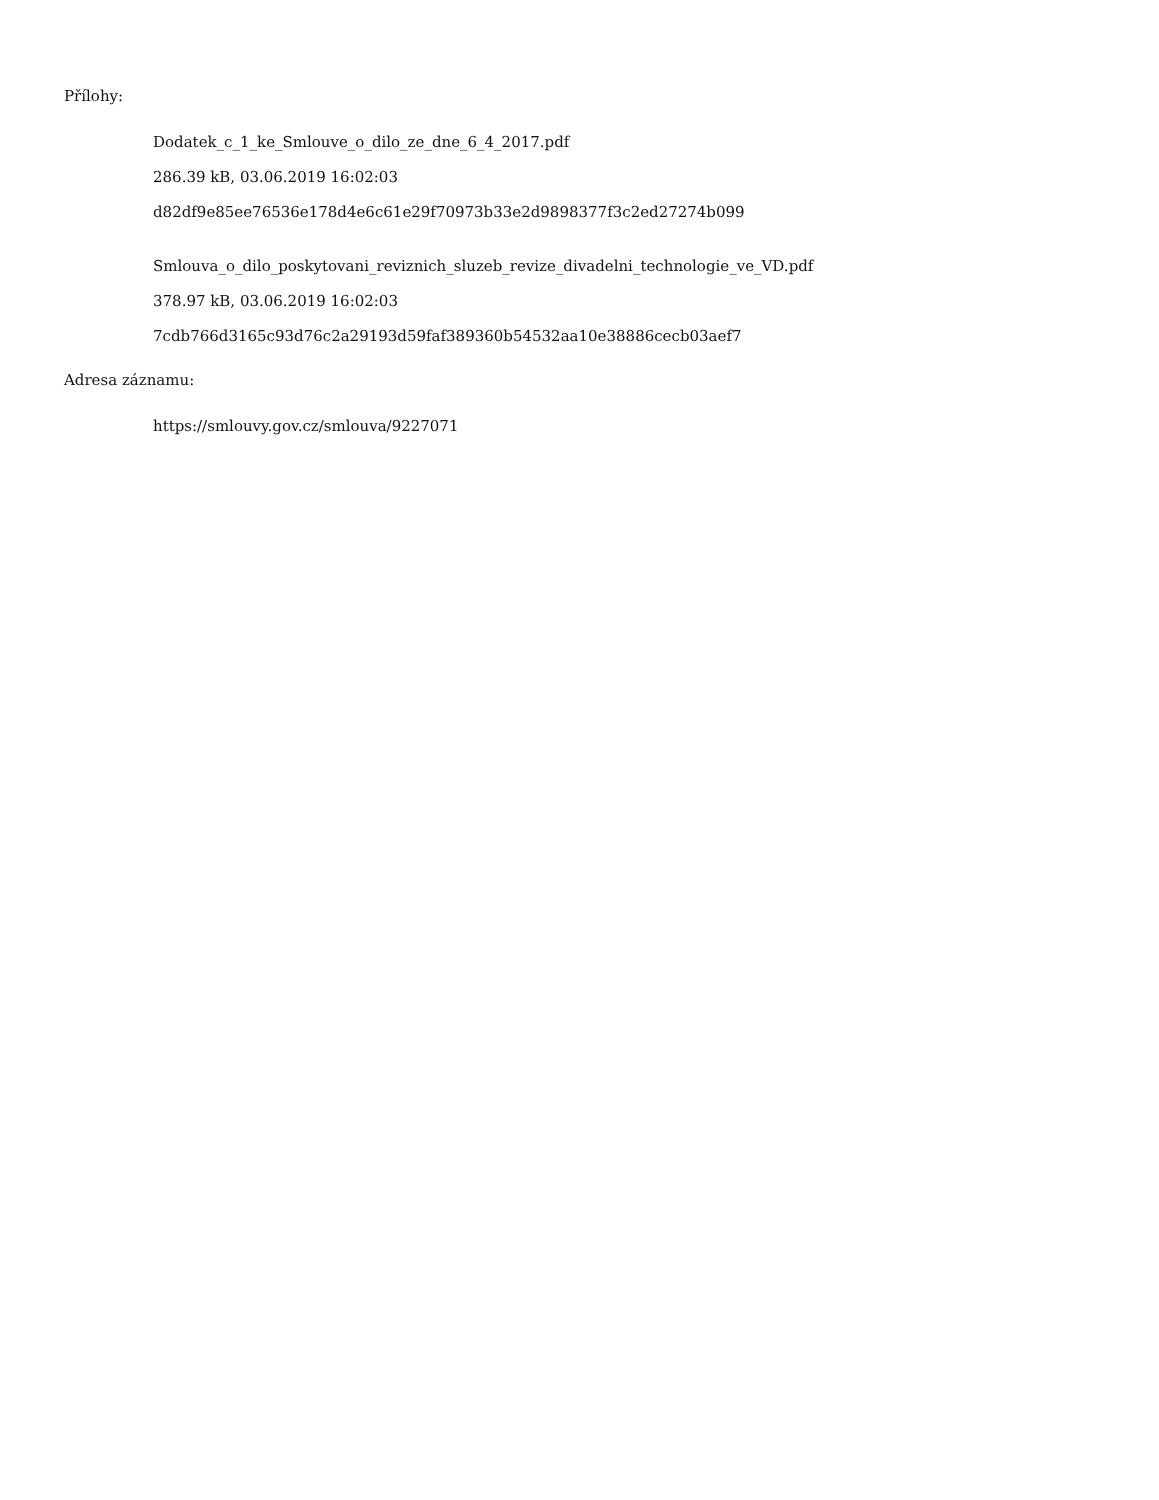Přílohy:
Dodatek_c_1_ke_Smlouve_o_dilo_ze_dne_6_4_2017.pdf
286.39 kB, 03.06.2019 16:02:03
d82df9e85ee76536e178d4e6c61e29f70973b33e2d9898377f3c2ed27274b099
Smlouva_o_dilo_poskytovani_reviznich_sluzeb_revize_divadelni_technologie_ve_VD.pdf
378.97 kB, 03.06.2019 16:02:03
7cdb766d3165c93d76c2a29193d59faf389360b54532aa10e38886cecb03aef7
Adresa záznamu:
https://smlouvy.gov.cz/smlouva/9227071